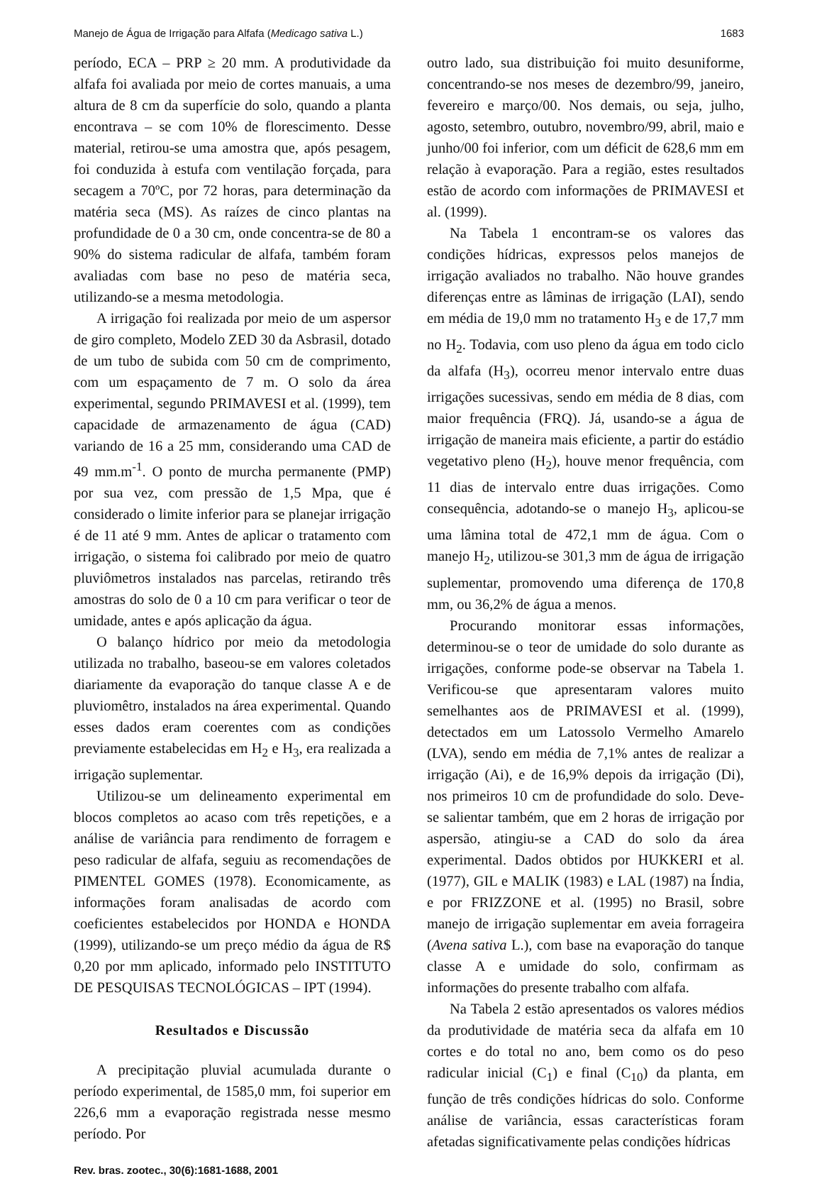Manejo de Água de Irrigação para Alfafa (Medicago sativa L.) 1683
período, ECA – PRP ≥ 20 mm. A produtividade da alfafa foi avaliada por meio de cortes manuais, a uma altura de 8 cm da superfície do solo, quando a planta encontrava – se com 10% de florescimento. Desse material, retirou-se uma amostra que, após pesagem, foi conduzida à estufa com ventilação forçada, para secagem a 70ºC, por 72 horas, para determinação da matéria seca (MS). As raízes de cinco plantas na profundidade de 0 a 30 cm, onde concentra-se de 80 a 90% do sistema radicular de alfafa, também foram avaliadas com base no peso de matéria seca, utilizando-se a mesma metodologia.
A irrigação foi realizada por meio de um aspersor de giro completo, Modelo ZED 30 da Asbrasil, dotado de um tubo de subida com 50 cm de comprimento, com um espaçamento de 7 m. O solo da área experimental, segundo PRIMAVESI et al. (1999), tem capacidade de armazenamento de água (CAD) variando de 16 a 25 mm, considerando uma CAD de 49 mm.m<sup>-1</sup>. O ponto de murcha permanente (PMP) por sua vez, com pressão de 1,5 Mpa, que é considerado o limite inferior para se planejar irrigação é de 11 até 9 mm. Antes de aplicar o tratamento com irrigação, o sistema foi calibrado por meio de quatro pluviômetros instalados nas parcelas, retirando três amostras do solo de 0 a 10 cm para verificar o teor de umidade, antes e após aplicação da água.
O balanço hídrico por meio da metodologia utilizada no trabalho, baseou-se em valores coletados diariamente da evaporação do tanque classe A e de pluviomêtro, instalados na área experimental. Quando esses dados eram coerentes com as condições previamente estabelecidas em H<sub>2</sub> e H<sub>3</sub>, era realizada a irrigação suplementar.
Utilizou-se um delineamento experimental em blocos completos ao acaso com três repetições, e a análise de variância para rendimento de forragem e peso radicular de alfafa, seguiu as recomendações de PIMENTEL GOMES (1978). Economicamente, as informações foram analisadas de acordo com coeficientes estabelecidos por HONDA e HONDA (1999), utilizando-se um preço médio da água de R$ 0,20 por mm aplicado, informado pelo INSTITUTO DE PESQUISAS TECNOLÓGICAS – IPT (1994).
Resultados e Discussão
A precipitação pluvial acumulada durante o período experimental, de 1585,0 mm, foi superior em 226,6 mm a evaporação registrada nesse mesmo período. Por
Rev. bras. zootec., 30(6):1681-1688, 2001
outro lado, sua distribuição foi muito desuniforme, concentrando-se nos meses de dezembro/99, janeiro, fevereiro e março/00. Nos demais, ou seja, julho, agosto, setembro, outubro, novembro/99, abril, maio e junho/00 foi inferior, com um déficit de 628,6 mm em relação à evaporação. Para a região, estes resultados estão de acordo com informações de PRIMAVESI et al. (1999).
Na Tabela 1 encontram-se os valores das condições hídricas, expressos pelos manejos de irrigação avaliados no trabalho. Não houve grandes diferenças entre as lâminas de irrigação (LAI), sendo em média de 19,0 mm no tratamento H<sub>3</sub> e de 17,7 mm no H<sub>2</sub>. Todavia, com uso pleno da água em todo ciclo da alfafa (H<sub>3</sub>), ocorreu menor intervalo entre duas irrigações sucessivas, sendo em média de 8 dias, com maior frequência (FRQ). Já, usando-se a água de irrigação de maneira mais eficiente, a partir do estádio vegetativo pleno (H<sub>2</sub>), houve menor frequência, com 11 dias de intervalo entre duas irrigações. Como consequência, adotando-se o manejo H<sub>3</sub>, aplicou-se uma lâmina total de 472,1 mm de água. Com o manejo H<sub>2</sub>, utilizou-se 301,3 mm de água de irrigação suplementar, promovendo uma diferença de 170,8 mm, ou 36,2% de água a menos.
Procurando monitorar essas informações, determinou-se o teor de umidade do solo durante as irrigações, conforme pode-se observar na Tabela 1. Verificou-se que apresentaram valores muito semelhantes aos de PRIMAVESI et al. (1999), detectados em um Latossolo Vermelho Amarelo (LVA), sendo em média de 7,1% antes de realizar a irrigação (Ai), e de 16,9% depois da irrigação (Di), nos primeiros 10 cm de profundidade do solo. Deve-se salientar também, que em 2 horas de irrigação por aspersão, atingiu-se a CAD do solo da área experimental. Dados obtidos por HUKKERI et al. (1977), GIL e MALIK (1983) e LAL (1987) na Índia, e por FRIZZONE et al. (1995) no Brasil, sobre manejo de irrigação suplementar em aveia forrageira (Avena sativa L.), com base na evaporação do tanque classe A e umidade do solo, confirmam as informações do presente trabalho com alfafa.
Na Tabela 2 estão apresentados os valores médios da produtividade de matéria seca da alfafa em 10 cortes e do total no ano, bem como os do peso radicular inicial (C<sub>1</sub>) e final (C<sub>10</sub>) da planta, em função de três condições hídricas do solo. Conforme análise de variância, essas características foram afetadas significativamente pelas condições hídricas